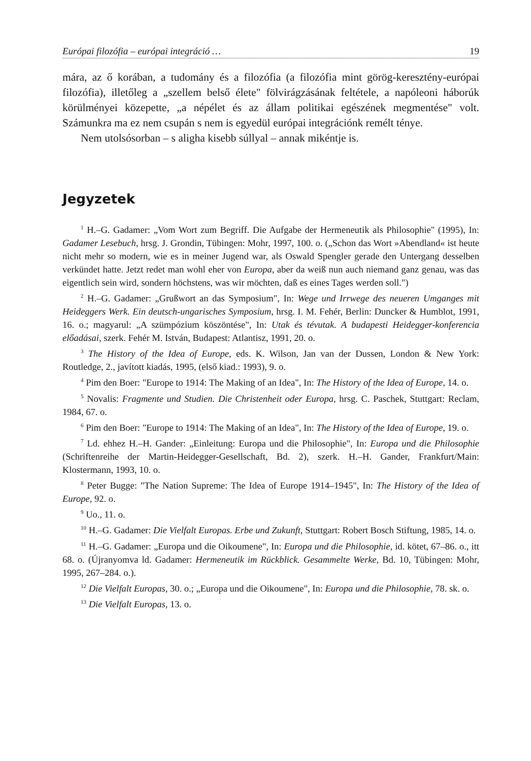Európai filozófia – európai integráció … 19
mára, az ő korában, a tudomány és a filozófia (a filozófia mint görög-keresztény-európai filozófia), illetőleg a „szellem belső élete" fölvirágzásának feltétele, a napóleoni háborúk körülményei közepette, „a népélet és az állam politikai egészének megmentése" volt. Számunkra ma ez nem csupán s nem is egyedül európai integrációnk remélt ténye.
Nem utolsósorban – s aligha kisebb súllyal – annak mikéntje is.
Jegyzetek
<sup>1</sup> H.–G. Gadamer: „Vom Wort zum Begriff. Die Aufgabe der Hermeneutik als Philosophie" (1995), In: Gadamer Lesebuch, hrsg. J. Grondin, Tübingen: Mohr, 1997, 100. o. („Schon das Wort »Abendland« ist heute nicht mehr so modern, wie es in meiner Jugend war, als Oswald Spengler gerade den Untergang desselben verkündet hatte. Jetzt redet man wohl eher von Europa, aber da weiß nun auch niemand ganz genau, was das eigentlich sein wird, sondern höchstens, was wir möchten, daß es eines Tages werden soll.")
<sup>2</sup> H.–G. Gadamer: „Grußwort an das Symposium", In: Wege und Irrwege des neueren Umganges mit Heideggers Werk. Ein deutsch-ungarisches Symposium, hrsg. I. M. Fehér, Berlin: Duncker & Humblot, 1991, 16. o.; magyarul: „A szümpózium köszöntése", In: Utak és tévutak. A budapesti Heidegger-konferencia előadásai, szerk. Fehér M. István, Budapest: Atlantisz, 1991, 20. o.
<sup>3</sup> The History of the Idea of Europe, eds. K. Wilson, Jan van der Dussen, London & New York: Routledge, 2., javított kiadás, 1995, (első kiad.: 1993), 9. o.
<sup>4</sup> Pim den Boer: "Europe to 1914: The Making of an Idea", In: The History of the Idea of Europe, 14. o.
<sup>5</sup> Novalis: Fragmente und Studien. Die Christenheit oder Europa, hrsg. C. Paschek, Stuttgart: Reclam, 1984, 67. o.
<sup>6</sup> Pim den Boer: "Europe to 1914: The Making of an Idea", In: The History of the Idea of Europe, 19. o.
<sup>7</sup> Ld. ehhez H.–H. Gander: „Einleitung: Europa und die Philosophie", In: Europa und die Philosophie (Schriftenreihe der Martin-Heidegger-Gesellschaft, Bd. 2), szerk. H.–H. Gander, Frankfurt/Main: Klostermann, 1993, 10. o.
<sup>8</sup> Peter Bugge: "The Nation Supreme: The Idea of Europe 1914–1945", In: The History of the Idea of Europe, 92. o.
<sup>9</sup> Uo., 11. o.
<sup>10</sup> H.–G. Gadamer: Die Vielfalt Europas. Erbe und Zukunft, Stuttgart: Robert Bosch Stiftung, 1985, 14. o.
<sup>11</sup> H.–G. Gadamer: „Europa und die Oikoumene", In: Europa und die Philosophie, id. kötet, 67–86. o., itt 68. o. (Újranyomva ld. Gadamer: Hermeneutik im Rückblick. Gesammelte Werke, Bd. 10, Tübingen: Mohr, 1995, 267–284. o.).
<sup>12</sup> Die Vielfalt Europas, 30. o.; „Europa und die Oikoumene", In: Europa und die Philosophie, 78. sk. o.
<sup>13</sup> Die Vielfalt Europas, 13. o.